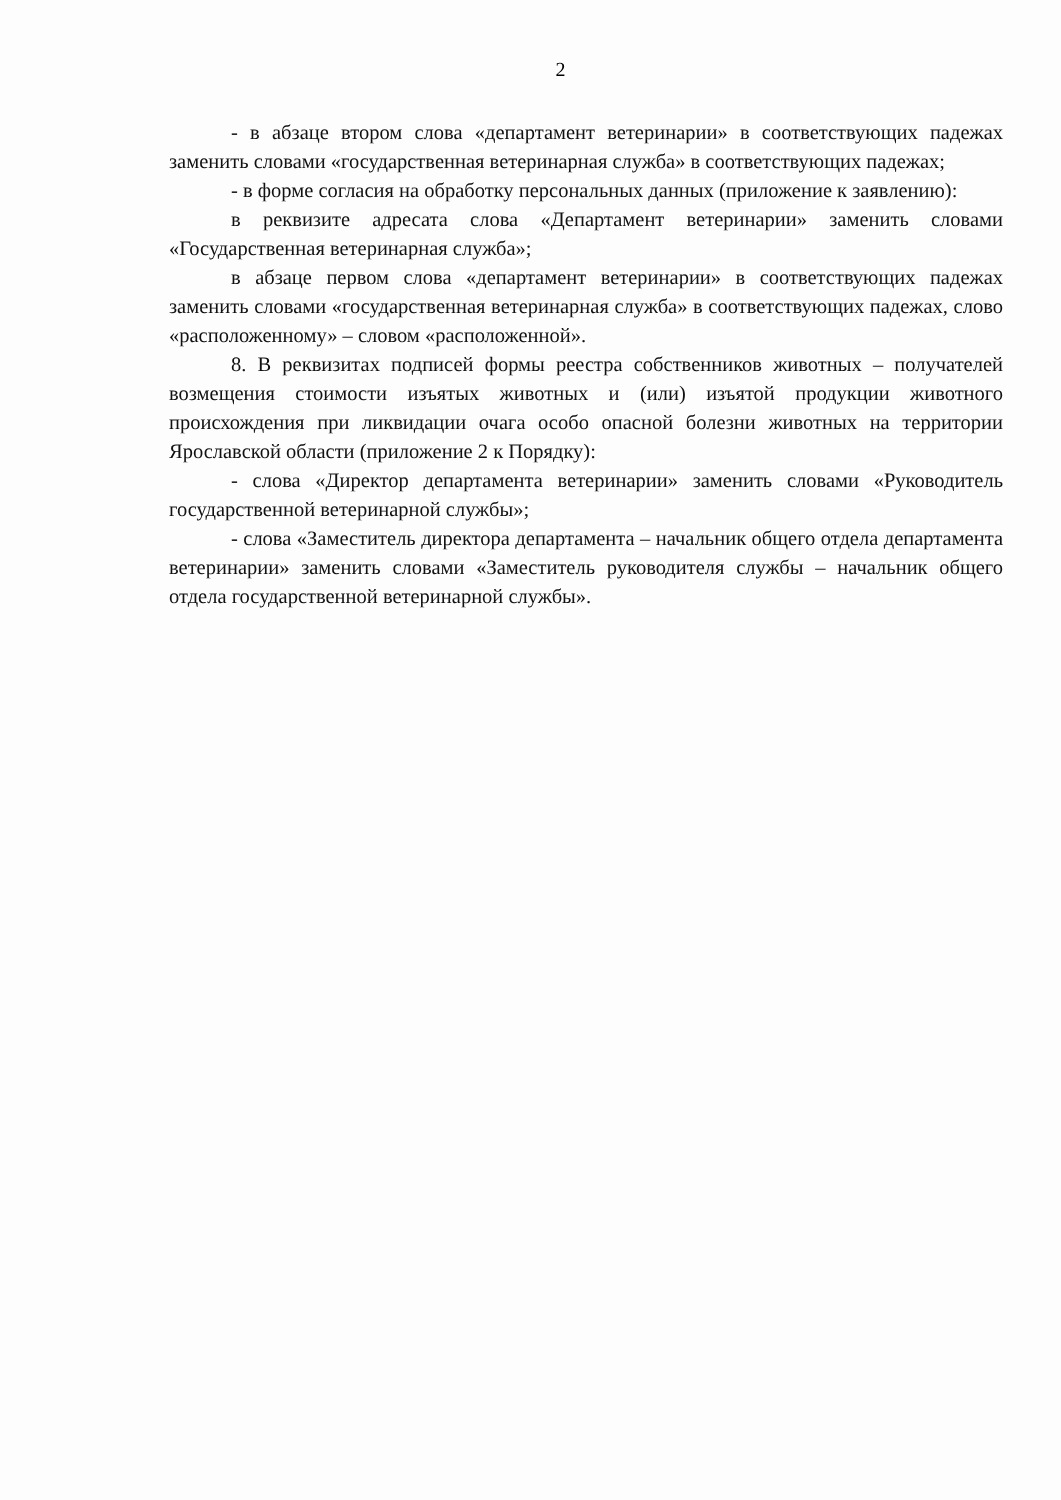2
- в абзаце втором слова «департамент ветеринарии» в соответствующих падежах заменить словами «государственная ветеринарная служба» в соответствующих падежах;
- в форме согласия на обработку персональных данных (приложение к заявлению):
в реквизите адресата слова «Департамент ветеринарии» заменить словами «Государственная ветеринарная служба»;
в абзаце первом слова «департамент ветеринарии» в соответствующих падежах заменить словами «государственная ветеринарная служба» в соответствующих падежах, слово «расположенному» – словом «расположенной».
8. В реквизитах подписей формы реестра собственников животных – получателей возмещения стоимости изъятых животных и (или) изъятой продукции животного происхождения при ликвидации очага особо опасной болезни животных на территории Ярославской области (приложение 2 к Порядку):
- слова «Директор департамента ветеринарии» заменить словами «Руководитель государственной ветеринарной службы»;
- слова «Заместитель директора департамента – начальник общего отдела департамента ветеринарии» заменить словами «Заместитель руководителя службы – начальник общего отдела государственной ветеринарной службы».